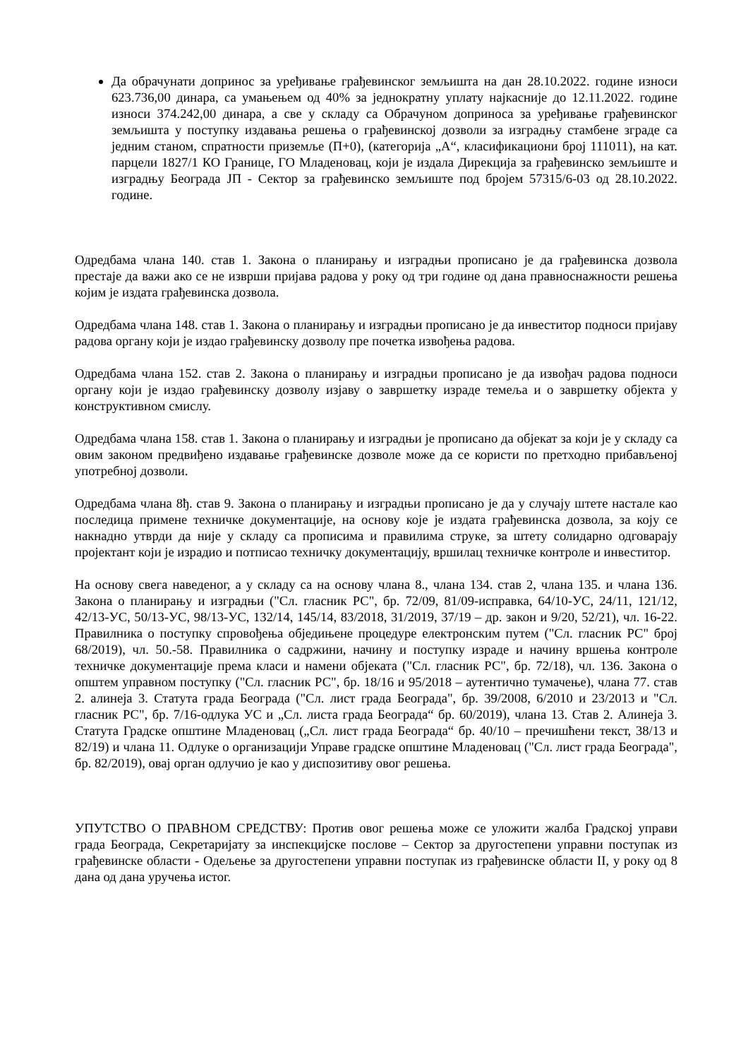Да обрачунати допринос за уређивање грађевинског земљишта на дан 28.10.2022. године износи 623.736,00 динара, са умањењем од 40% за једнократну уплату најкасније до 12.11.2022. године износи 374.242,00 динара, а све у складу са Обрачуном доприноса за уређивање грађевинског земљишта у поступку издавања решења о грађевинској дозволи за изградњу стамбене зграде са једним станом, спратности приземље (П+0), (категорија „А“, класификациони број 111011), на кат. парцели 1827/1 КО Границе, ГО Младеновац, који је издала Дирекција за грађевинско земљиште и изградњу Београда ЈП - Сектор за грађевинско земљиште под бројем 57315/6-03 од 28.10.2022. године.
Одредбама члана 140. став 1. Закона о планирању и изградњи прописано је да грађевинска дозвола престаје да важи ако се не изврши пријава радова у року од три године од дана правноснажности решења којим је издата грађевинска дозвола.
Одредбама члана 148. став 1. Закона о планирању и изградњи прописано је да инвеститор подноси пријаву радова органу који је издао грађевинску дозволу пре почетка извођења радова.
Одредбама члана 152. став 2. Закона о планирању и изградњи прописано је да извођач радова подноси органу који је издао грађевинску дозволу изјаву о завршетку израде темеља и о завршетку објекта у конструктивном смислу.
Одредбама члана 158. став 1. Закона о планирању и изградњи је прописано да објекат за који је у складу са овим законом предвиђено издавање грађевинске дозволе може да се користи по претходно прибављеној употребној дозволи.
Одредбама члана 8ђ. став 9. Закона о планирању и изградњи прописано је да у случају штете настале као последица примене техничке документације, на основу које је издата грађевинска дозвола, за коју се накнадно утврди да није у складу са прописима и правилима струке, за штету солидарно одговарају пројектант који је израдио и потписао техничку документацију, вршилац техничке контроле и инвеститор.
На основу свега наведеног, а у складу са на основу члана 8., члана 134. став 2, члана 135. и члана 136. Закона о планирању и изградњи ("Сл. гласник РС", бр. 72/09, 81/09-исправка, 64/10-УС, 24/11, 121/12, 42/13-УС, 50/13-УС, 98/13-УС, 132/14, 145/14, 83/2018, 31/2019, 37/19 – др. закон и 9/20, 52/21), чл. 16-22. Правилника о поступку спровођења обједињене процедуре електронским путем ("Сл. гласник РС" број 68/2019), чл. 50.-58. Правилника о садржини, начину и поступку израде и начину вршења контроле техничке документације према класи и намени објеката ("Сл. гласник РС", бр. 72/18), чл. 136. Закона о општем управном поступку ("Сл. гласник РС", бр. 18/16 и 95/2018 – аутентично тумачење), члана 77. став 2. алинеја 3. Статута града Београда ("Сл. лист града Београда", бр. 39/2008, 6/2010 и 23/2013 и "Сл. гласник РС", бр. 7/16-одлука УС и „Сл. листа града Београда“ бр. 60/2019), члана 13. Став 2. Алинеја 3. Статута Градске општине Младеновац („Сл. лист града Београда“ бр. 40/10 – пречишћени текст, 38/13 и 82/19) и члана 11. Одлуке о организацији Управе градске општине Младеновац ("Сл. лист града Београда", бр. 82/2019), овај орган одлучио је као у диспозитиву овог решења.
УПУТСТВО О ПРАВНОМ СРЕДСТВУ: Против овог решења може се уложити жалба Градској управи града Београда, Секретаријату за инспекцијске послове – Сектор за другостепени управни поступак из грађевинске области - Одељење за другостепени управни поступак из грађевинске области II, у року од 8 дана од дана уручења истог.